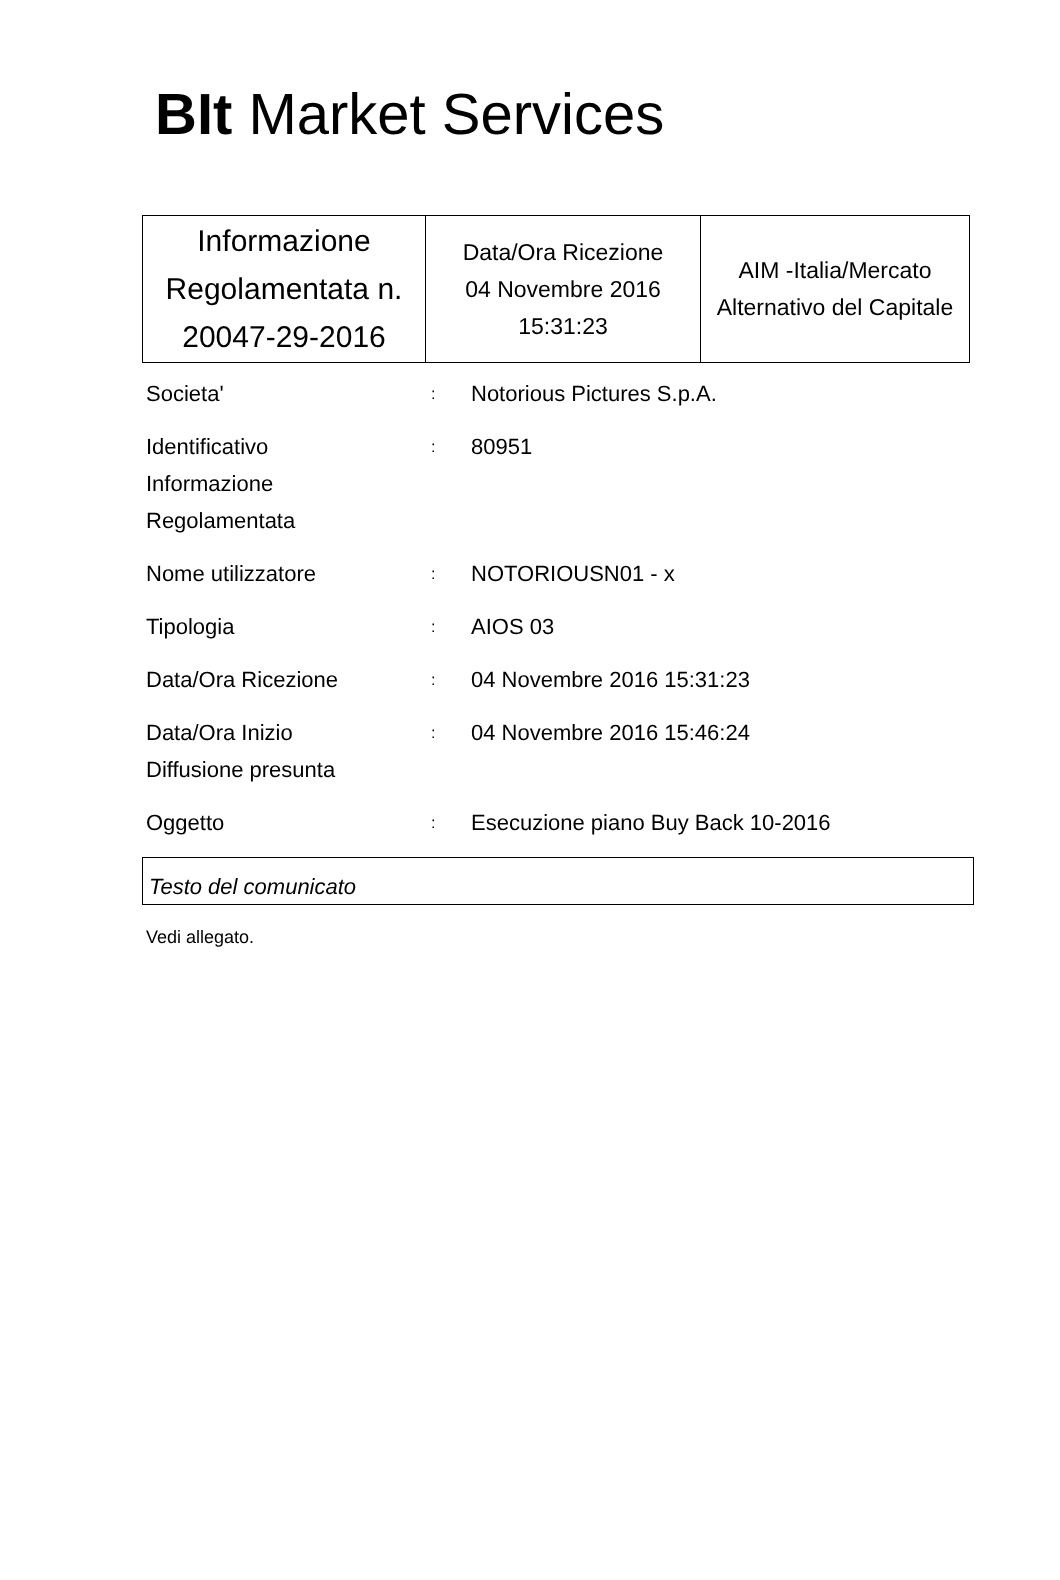BIt Market Services
| Informazione Regolamentata n. 20047-29-2016 | Data/Ora Ricezione 04 Novembre 2016 15:31:23 | AIM -Italia/Mercato Alternativo del Capitale |
| Societa' | : | Notorious Pictures S.p.A. |
| Identificativo Informazione Regolamentata | : | 80951 |
| Nome utilizzatore | : | NOTORIOUSN01 - x |
| Tipologia | : | AIOS 03 |
| Data/Ora Ricezione | : | 04 Novembre 2016 15:31:23 |
| Data/Ora Inizio Diffusione presunta | : | 04 Novembre 2016 15:46:24 |
| Oggetto | : | Esecuzione piano Buy Back 10-2016 |
Testo del comunicato
Vedi allegato.